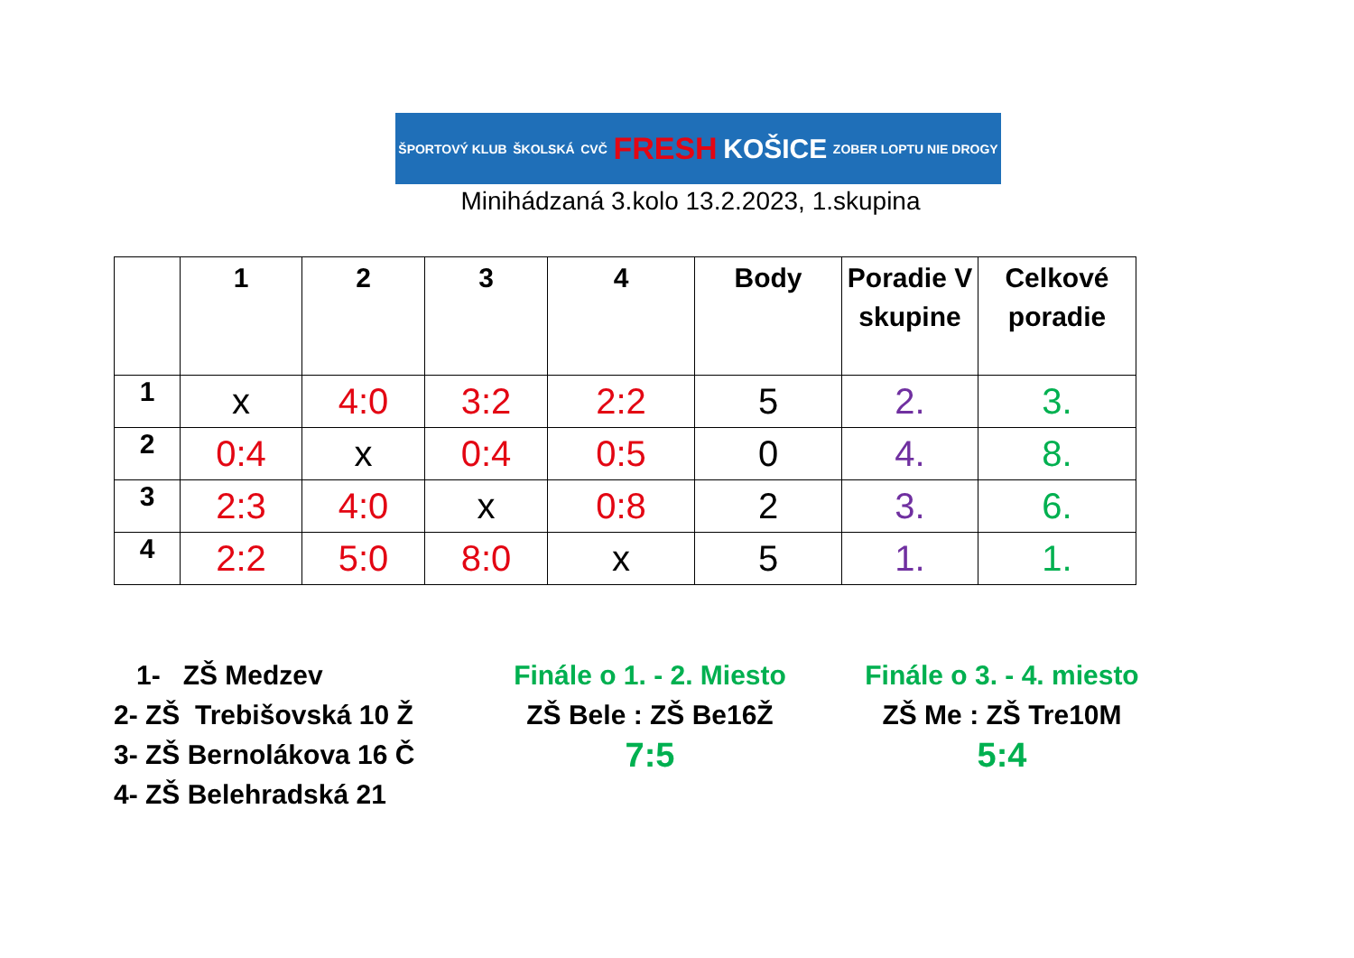ŠPORTOVÝ KLUB ŠKOLSKÁ CVČ FRESH KOŠICE ZOBER LOPTU NIE DROGY
Minihádzaná 3.kolo 13.2.2023, 1.skupina
| | 1 | 2 | 3 | 4 | Body | Poradie V skupine | Celkové poradie |
| --- | --- | --- | --- | --- | --- | --- | --- |
| 1 | x | 4:0 | 3:2 | 2:2 | 5 | 2. | 3. |
| 2 | 0:4 | x | 0:4 | 0:5 | 0 | 4. | 8. |
| 3 | 2:3 | 4:0 | x | 0:8 | 2 | 3. | 6. |
| 4 | 2:2 | 5:0 | 8:0 | x | 5 | 1. | 1. |
1- ZŠ Medzev
2- ZŠ Trebišovská 10 Ž
3- ZŠ Bernolákova 16 Č
4- ZŠ Belehradská 21
Finále o 1. - 2. Miesto
ZŠ Bele : ZŠ Be16Ž
7:5
Finále o 3. - 4. miesto
ZŠ Me : ZŠ Tre10M
5:4